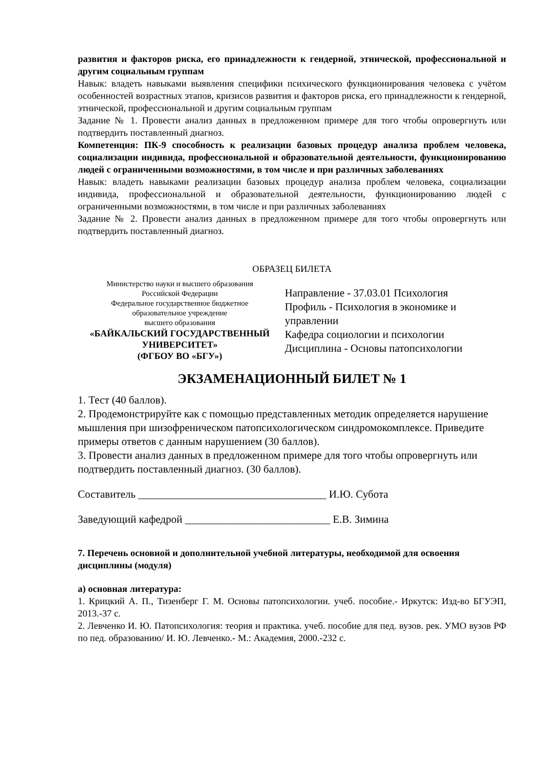развития и факторов риска, его принадлежности к гендерной, этнической, профессиональной и другим социальным группам
Навык: владеть навыками выявления специфики психического функционирования человека с учётом особенностей возрастных этапов, кризисов развития и факторов риска, его принадлежности к гендерной, этнической, профессиональной и другим социальным группам
Задание № 1. Провести анализ данных в предложенном примере для того чтобы опровергнуть или подтвердить поставленный диагноз.
Компетенция: ПК-9 способность к реализации базовых процедур анализа проблем человека, социализации индивида, профессиональной и образовательной деятельности, функционированию людей с ограниченными возможностями, в том числе и при различных заболеваниях
Навык: владеть навыками реализации базовых процедур анализа проблем человека, социализации индивида, профессиональной и образовательной деятельности, функционированию людей с ограниченными возможностями, в том числе и при различных заболеваниях
Задание № 2. Провести анализ данных в предложенном примере для того чтобы опровергнуть или подтвердить поставленный диагноз.
ОБРАЗЕЦ БИЛЕТА
Министерство науки и высшего образования
Российской Федерации
Федеральное государственное бюджетное
образовательное учреждение
высшего образования
«БАЙКАЛЬСКИЙ ГОСУДАРСТВЕННЫЙ
УНИВЕРСИТЕТ»
(ФГБОУ ВО «БГУ»)
Направление - 37.03.01 Психология
Профиль - Психология в экономике и управлении
Кафедра социологии и психологии
Дисциплина - Основы патопсихологии
ЭКЗАМЕНАЦИОННЫЙ БИЛЕТ № 1
1. Тест (40 баллов).
2. Продемонстрируйте как с помощью представленных методик определяется нарушение мышления при шизофреническом патопсихологическом синдромокомплексе. Приведите примеры ответов с данным нарушением (30 баллов).
3. Провести анализ данных в предложенном примере для того чтобы опровергнуть или подтвердить поставленный диагноз. (30 баллов).
Составитель ___________________________________ И.Ю. Субота
Заведующий кафедрой ___________________________ Е.В. Зимина
7. Перечень основной и дополнительной учебной литературы, необходимой для освоения дисциплины (модуля)
а) основная литература:
1. Крицкий А. П., Тизенберг Г. М. Основы патопсихологии. учеб. пособие.- Иркутск: Изд-во БГУЭП, 2013.-37 с.
2. Левченко И. Ю. Патопсихология: теория и практика. учеб. пособие для пед. вузов. рек. УМО вузов РФ по пед. образованию/ И. Ю. Левченко.- М.: Академия, 2000.-232 с.